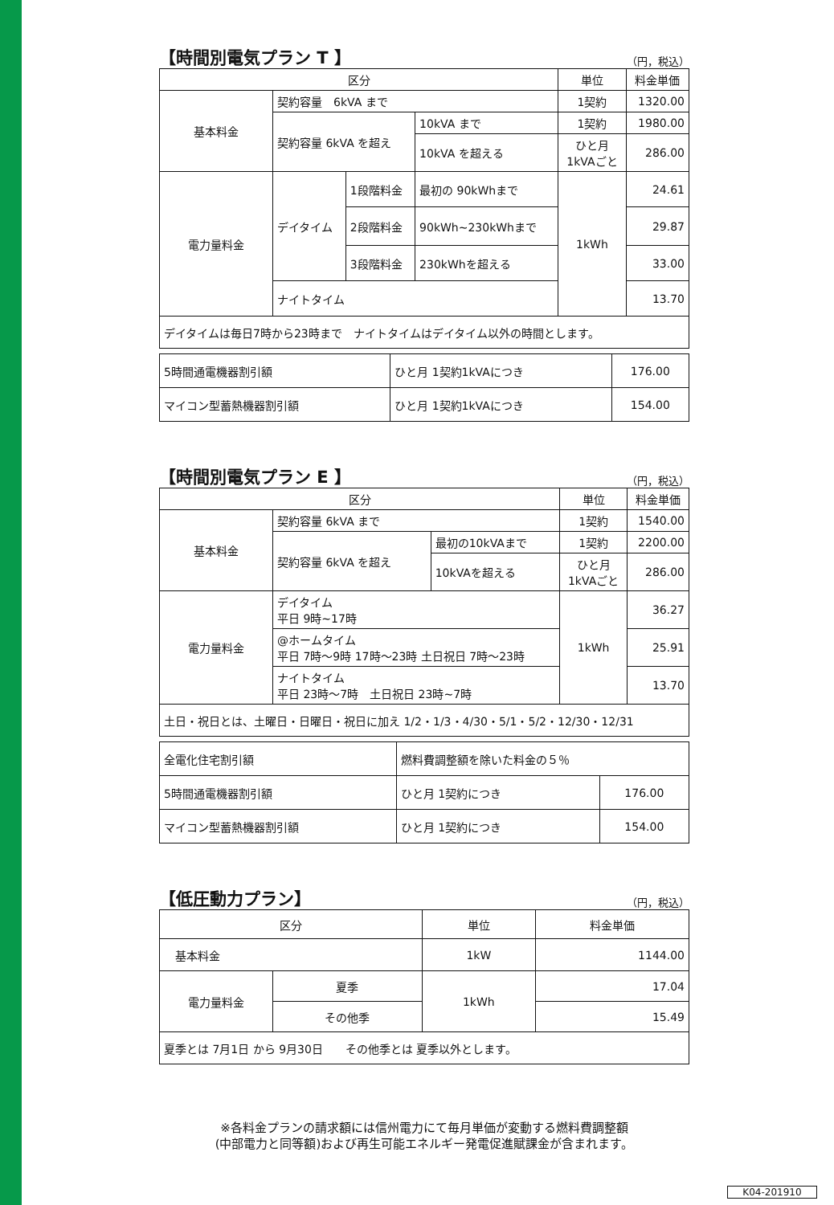【時間別電気プラン T 】 （円，税込）
| 区分 | | | | 単位 | 料金単価 |
| --- | --- | --- | --- | --- | --- |
| 基本料金 | 契約容量 6kVA まで | | | 1契約 | 1320.00 |
| | 契約容量 6kVA を超え | | 10kVA まで | 1契約 | 1980.00 |
| | | | 10kVA を超える | ひと月 1kVAごと | 286.00 |
| 電力量料金 | デイタイム | 1段階料金 | 最初の 90kWhまで | 1kWh | 24.61 |
| | | 2段階料金 | 90kWh~230kWhまで | | 29.87 |
| | | 3段階料金 | 230kWhを超える | | 33.00 |
| | ナイトタイム | | | | 13.70 |
| デイタイムは毎日7時から23時まで ナイトタイムはデイタイム以外の時間とします。 | | | | | |
| 5時間通電機器割引額 | ひと月 1契約1kVAにつき | 176.00 |
| マイコン型蓄熱機器割引額 | ひと月 1契約1kVAにつき | 154.00 |
【時間別電気プラン E 】 （円，税込）
| 区分 | | | 単位 | 料金単価 |
| --- | --- | --- | --- | --- |
| 基本料金 | 契約容量 6kVA まで | | 1契約 | 1540.00 |
| | 契約容量 6kVA を超え | 最初の10kVAまで | 1契約 | 2200.00 |
| | | 10kVAを超える | ひと月 1kVAごと | 286.00 |
| 電力量料金 | デイタイム 平日 9時~17時 | | 1kWh | 36.27 |
| | @ホームタイム 平日 7時〜9時 17時〜23時 土日祝日 7時〜23時 | | | 25.91 |
| | ナイトタイム 平日 23時〜7時 土日祝日 23時~7時 | | | 13.70 |
| 土日・祝日とは、土曜日・日曜日・祝日に加え 1/2・1/3・4/30・5/1・5/2・12/30・12/31 | | | | |
| 全電化住宅割引額 | 燃料費調整額を除いた料金の５％ | |
| 5時間通電機器割引額 | ひと月 1契約につき | 176.00 |
| マイコン型蓄熱機器割引額 | ひと月 1契約につき | 154.00 |
【低圧動力プラン】 （円，税込）
| 区分 | | 単位 | 料金単価 |
| --- | --- | --- | --- |
| 基本料金 | | 1kW | 1144.00 |
| 電力量料金 | 夏季 | 1kWh | 17.04 |
| | その他季 | | 15.49 |
| 夏季とは 7月1日 から 9月30日 その他季とは 夏季以外とします。 | | | |
※各料金プランの請求額には信州電力にて毎月単価が変動する燃料費調整額
(中部電力と同等額)および再生可能エネルギー発電促進賦課金が含まれます。
K04-201910